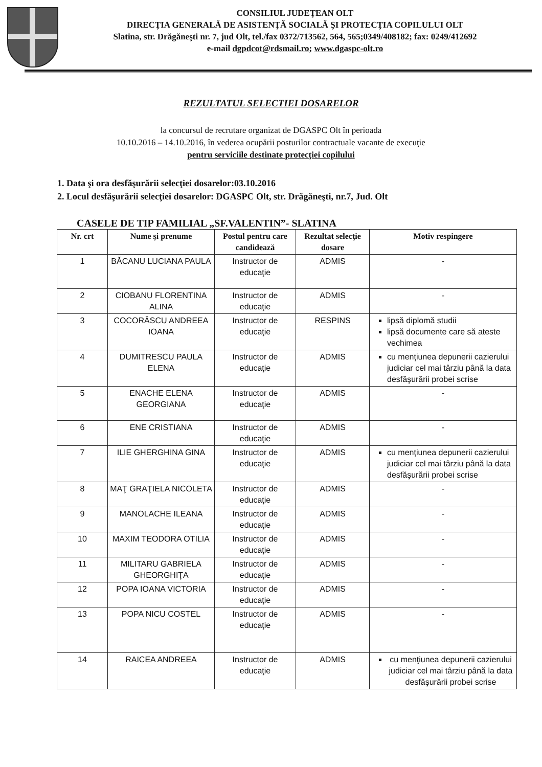CONSILIUL JUDEŢEAN OLT
DIRECŢIA GENERALĂ DE ASISTENŢĂ SOCIALĂ ŞI PROTECŢIA COPILULUI OLT
Slatina, str. Drăgăneşti nr. 7, jud Olt, tel./fax 0372/713562, 564, 565;0349/408182; fax: 0249/412692
e-mail dgpdcot@rdsmail.ro; www.dgaspc-olt.ro
REZULTATUL SELECTIEI DOSARELOR
la concursul de recrutare organizat de DGASPC Olt în perioada
10.10.2016 – 14.10.2016, în vederea ocupării posturilor contractuale vacante de execuţie
pentru serviciile destinate protecţiei copilului
1. Data şi ora desfăşurării selecţiei dosarelor:03.10.2016
2. Locul desfăşurării selecţiei dosarelor: DGASPC Olt, str. Drăgăneşti, nr.7, Jud. Olt
CASELE DE TIP FAMILIAL „SF.VALENTIN”- SLATINA
| Nr. crt | Nume şi prenume | Postul pentru care candidează | Rezultat selecţie dosare | Motiv respingere |
| --- | --- | --- | --- | --- |
| 1 | BĂCANU LUCIANA PAULA | Instructor de educaţie | ADMIS | - |
| 2 | CIOBANU FLORENTINA ALINA | Instructor de educaţie | ADMIS | - |
| 3 | COCORĂSCU ANDREEA IOANA | Instructor de educaţie | RESPINS | lipsă diplomă studii lipsă documente care să ateste vechimea |
| 4 | DUMITRESCU PAULA ELENA | Instructor de educaţie | ADMIS | cu menţiunea depunerii cazierului judiciar cel mai târziu până la data desfăşurării probei scrise |
| 5 | ENACHE ELENA GEORGIANA | Instructor de educaţie | ADMIS | - |
| 6 | ENE CRISTIANA | Instructor de educaţie | ADMIS | - |
| 7 | ILIE GHERGHINA GINA | Instructor de educaţie | ADMIS | cu menţiunea depunerii cazierului judiciar cel mai târziu până la data desfăşurării probei scrise |
| 8 | MAŢ GRAŢIELA NICOLETA | Instructor de educaţie | ADMIS | - |
| 9 | MANOLACHE ILEANA | Instructor de educaţie | ADMIS | - |
| 10 | MAXIM TEODORA OTILIA | Instructor de educaţie | ADMIS | - |
| 11 | MILITARU GABRIELA GHEORGHIŢA | Instructor de educaţie | ADMIS | - |
| 12 | POPA IOANA VICTORIA | Instructor de educaţie | ADMIS | - |
| 13 | POPA NICU COSTEL | Instructor de educaţie | ADMIS | - |
| 14 | RAICEA ANDREEA | Instructor de educaţie | ADMIS | cu menţiunea depunerii cazierului judiciar cel mai târziu până la data desfăşurării probei scrise |